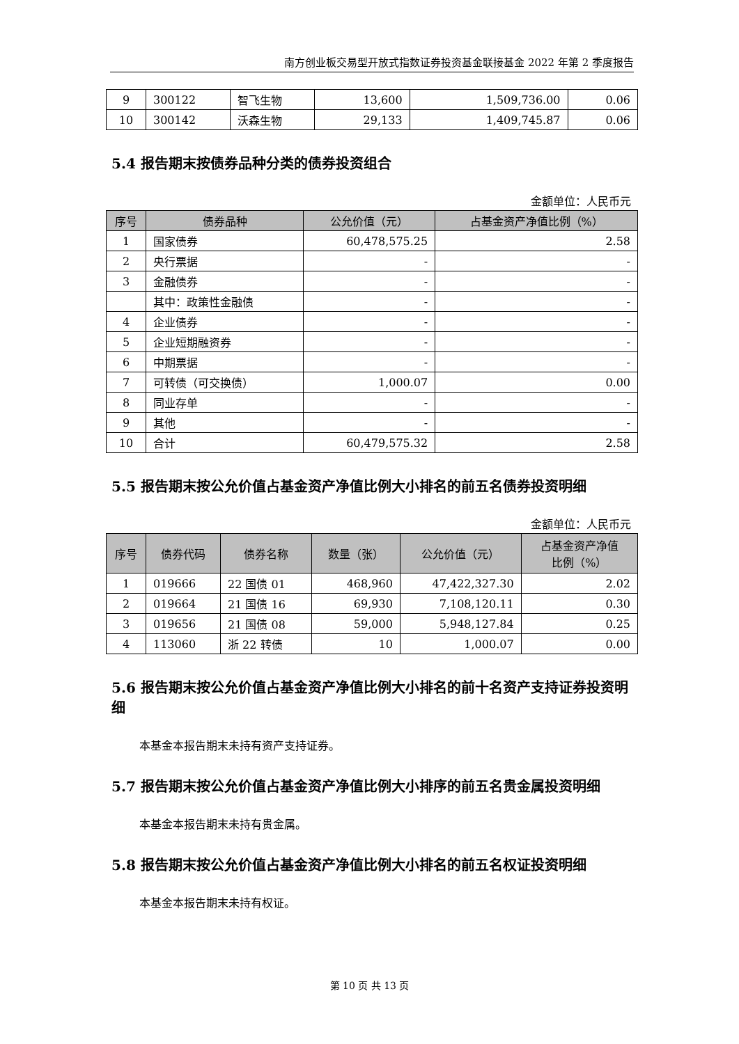南方创业板交易型开放式指数证券投资基金联接基金 2022 年第 2 季度报告
| 9 | 300122 | 智飞生物 | 13,600 | 1,509,736.00 | 0.06 |
| 10 | 300142 | 沃森生物 | 29,133 | 1,409,745.87 | 0.06 |
5.4 报告期末按债券品种分类的债券投资组合
金额单位：人民币元
| 序号 | 债券品种 | 公允价值（元） | 占基金资产净值比例（%） |
| --- | --- | --- | --- |
| 1 | 国家债券 | 60,478,575.25 | 2.58 |
| 2 | 央行票据 | - | - |
| 3 | 金融债券 | - | - |
| | 其中：政策性金融债 | - | - |
| 4 | 企业债券 | - | - |
| 5 | 企业短期融资券 | - | - |
| 6 | 中期票据 | - | - |
| 7 | 可转债（可交换债） | 1,000.07 | 0.00 |
| 8 | 同业存单 | - | - |
| 9 | 其他 | - | - |
| 10 | 合计 | 60,479,575.32 | 2.58 |
5.5 报告期末按公允价值占基金资产净值比例大小排名的前五名债券投资明细
金额单位：人民币元
| 序号 | 债券代码 | 债券名称 | 数量（张） | 公允价值（元） | 占基金资产净值 比例（%） |
| --- | --- | --- | --- | --- | --- |
| 1 | 019666 | 22 国债 01 | 468,960 | 47,422,327.30 | 2.02 |
| 2 | 019664 | 21 国债 16 | 69,930 | 7,108,120.11 | 0.30 |
| 3 | 019656 | 21 国债 08 | 59,000 | 5,948,127.84 | 0.25 |
| 4 | 113060 | 浙 22 转债 | 10 | 1,000.07 | 0.00 |
5.6 报告期末按公允价值占基金资产净值比例大小排名的前十名资产支持证券投资明细
本基金本报告期末未持有资产支持证券。
5.7 报告期末按公允价值占基金资产净值比例大小排序的前五名贵金属投资明细
本基金本报告期末未持有贵金属。
5.8 报告期末按公允价值占基金资产净值比例大小排名的前五名权证投资明细
本基金本报告期末未持有权证。
第 10 页 共 13 页